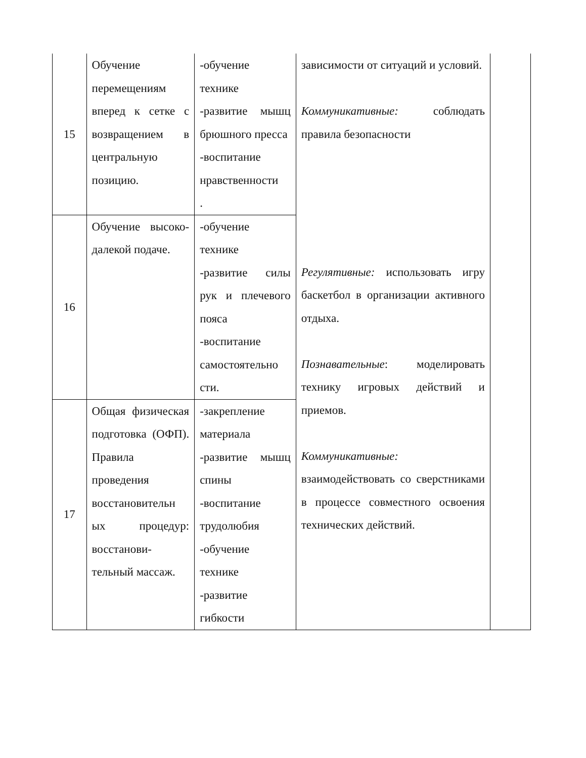| 15 | Обучение перемещениям вперед к сетке с возвращением в центральную позицию. | -обучение технике -развитие мышц брюшного пресса -воспитание нравственности . | зависимости от ситуаций и условий. Коммуникативные: соблюдать правила безопасности Регулятивные: использовать игру баскетбол в организации активного отдыха. Познавательные : моделировать технику игровых действий и приемов. Коммуникативные: взаимодействовать со сверстниками в процессе совместного освоения технических действий. | |
| 16 | Обучение высоко-далекой подаче. | -обучение технике -развитие силы рук и плечевого пояса -воспитание самостоятельно сти. | | |
| 17 | Общая физическая подготовка (ОФП). Правила проведения восстановительн ых процедур: восстанови- тельный массаж. | -закрепление материала -развитие мышц спины -воспитание трудолюбия -обучение технике -развитие гибкости | | |